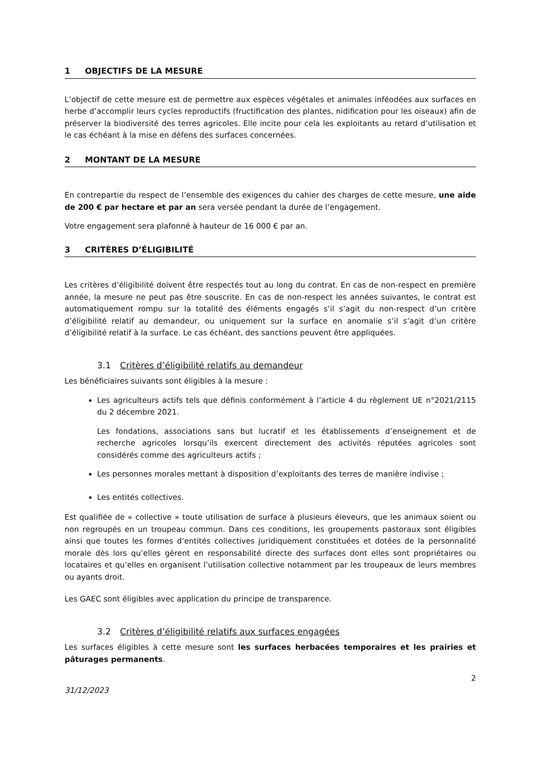1 OBJECTIFS DE LA MESURE
L’objectif de cette mesure est de permettre aux espèces végétales et animales inféodées aux surfaces en herbe d’accomplir leurs cycles reproductifs (fructification des plantes, nidification pour les oiseaux) afin de préserver la biodiversité des terres agricoles. Elle incite pour cela les exploitants au retard d’utilisation et le cas échéant à la mise en défens des surfaces concernées.
2 MONTANT DE LA MESURE
En contrepartie du respect de l’ensemble des exigences du cahier des charges de cette mesure, une aide de 200 € par hectare et par an sera versée pendant la durée de l’engagement.
Votre engagement sera plafonné à hauteur de 16 000 € par an.
3 CRITÈRES D’ÉLIGIBILITÉ
Les critères d’éligibilité doivent être respectés tout au long du contrat. En cas de non-respect en première année, la mesure ne peut pas être souscrite. En cas de non-respect les années suivantes, le contrat est automatiquement rompu sur la totalité des éléments engagés s’il s’agit du non-respect d’un critère d’éligibilité relatif au demandeur, ou uniquement sur la surface en anomalie s’il s’agit d’un critère d’éligibilité relatif à la surface. Le cas échéant, des sanctions peuvent être appliquées.
3.1 Critères d’éligibilité relatifs au demandeur
Les bénéficiaires suivants sont éligibles à la mesure :
Les agriculteurs actifs tels que définis conformément à l’article 4 du règlement UE n°2021/2115 du 2 décembre 2021.
Les fondations, associations sans but lucratif et les établissements d’enseignement et de recherche agricoles lorsqu’ils exercent directement des activités réputées agricoles sont considérés comme des agriculteurs actifs ;
Les personnes morales mettant à disposition d’exploitants des terres de manière indivise ;
Les entités collectives.
Est qualifiée de « collective » toute utilisation de surface à plusieurs éleveurs, que les animaux soient ou non regroupés en un troupeau commun. Dans ces conditions, les groupements pastoraux sont éligibles ainsi que toutes les formes d’entités collectives juridiquement constituées et dotées de la personnalité morale dès lors qu’elles gèrent en responsabilité directe des surfaces dont elles sont propriétaires ou locataires et qu’elles en organisent l’utilisation collective notamment par les troupeaux de leurs membres ou ayants droit.
Les GAEC sont éligibles avec application du principe de transparence.
3.2 Critères d’éligibilité relatifs aux surfaces engagées
Les surfaces éligibles à cette mesure sont les surfaces herbacées temporaires et les prairies et pâturages permanents.
2
31/12/2023